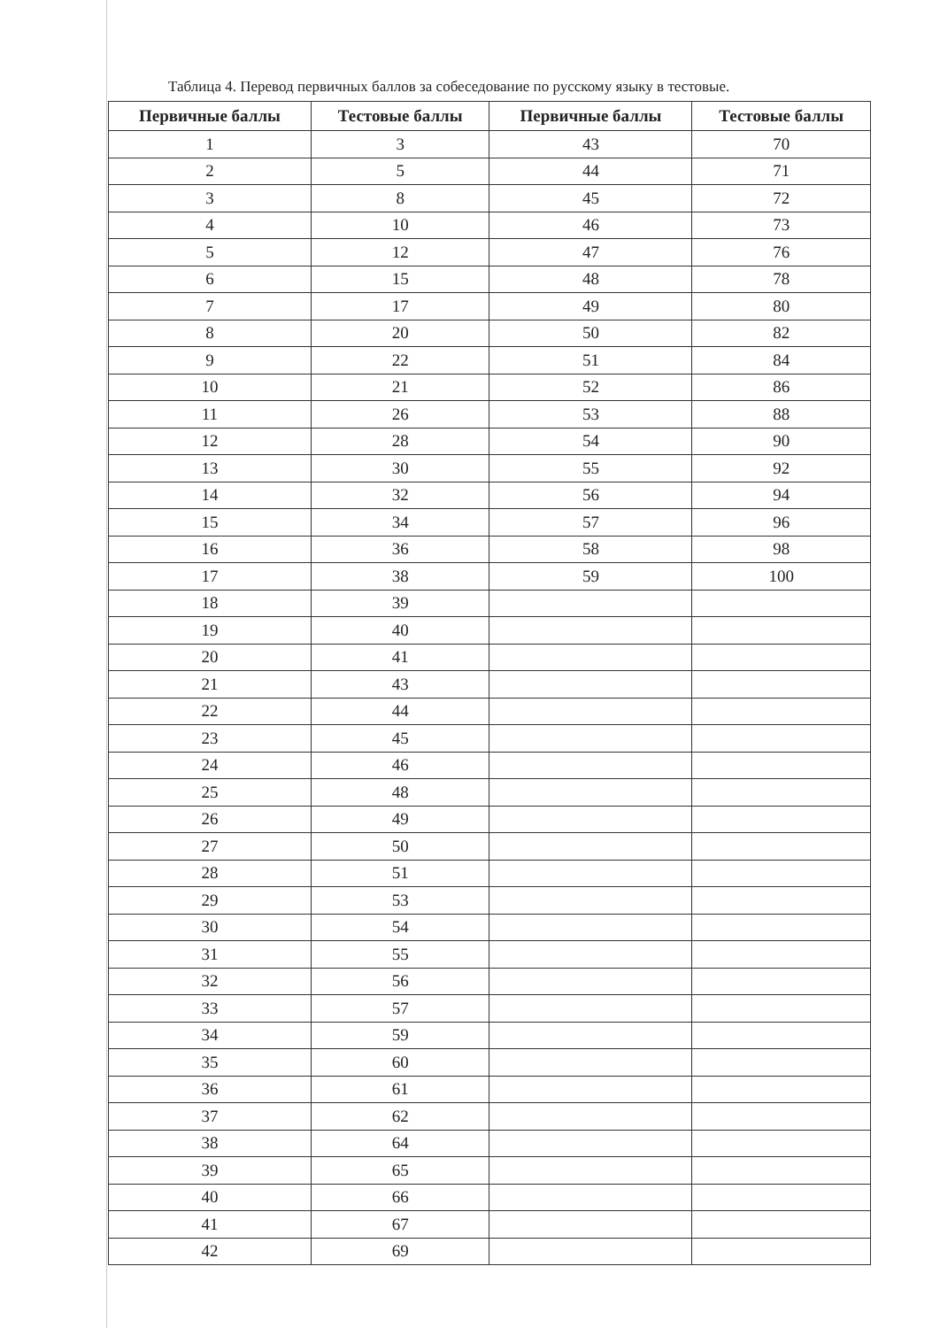Таблица 4. Перевод первичных баллов за собеседование по русскому языку в тестовые.
| Первичные баллы | Тестовые баллы | Первичные баллы | Тестовые баллы |
| --- | --- | --- | --- |
| 1 | 3 | 43 | 70 |
| 2 | 5 | 44 | 71 |
| 3 | 8 | 45 | 72 |
| 4 | 10 | 46 | 73 |
| 5 | 12 | 47 | 76 |
| 6 | 15 | 48 | 78 |
| 7 | 17 | 49 | 80 |
| 8 | 20 | 50 | 82 |
| 9 | 22 | 51 | 84 |
| 10 | 21 | 52 | 86 |
| 11 | 26 | 53 | 88 |
| 12 | 28 | 54 | 90 |
| 13 | 30 | 55 | 92 |
| 14 | 32 | 56 | 94 |
| 15 | 34 | 57 | 96 |
| 16 | 36 | 58 | 98 |
| 17 | 38 | 59 | 100 |
| 18 | 39 | | |
| 19 | 40 | | |
| 20 | 41 | | |
| 21 | 43 | | |
| 22 | 44 | | |
| 23 | 45 | | |
| 24 | 46 | | |
| 25 | 48 | | |
| 26 | 49 | | |
| 27 | 50 | | |
| 28 | 51 | | |
| 29 | 53 | | |
| 30 | 54 | | |
| 31 | 55 | | |
| 32 | 56 | | |
| 33 | 57 | | |
| 34 | 59 | | |
| 35 | 60 | | |
| 36 | 61 | | |
| 37 | 62 | | |
| 38 | 64 | | |
| 39 | 65 | | |
| 40 | 66 | | |
| 41 | 67 | | |
| 42 | 69 | | |